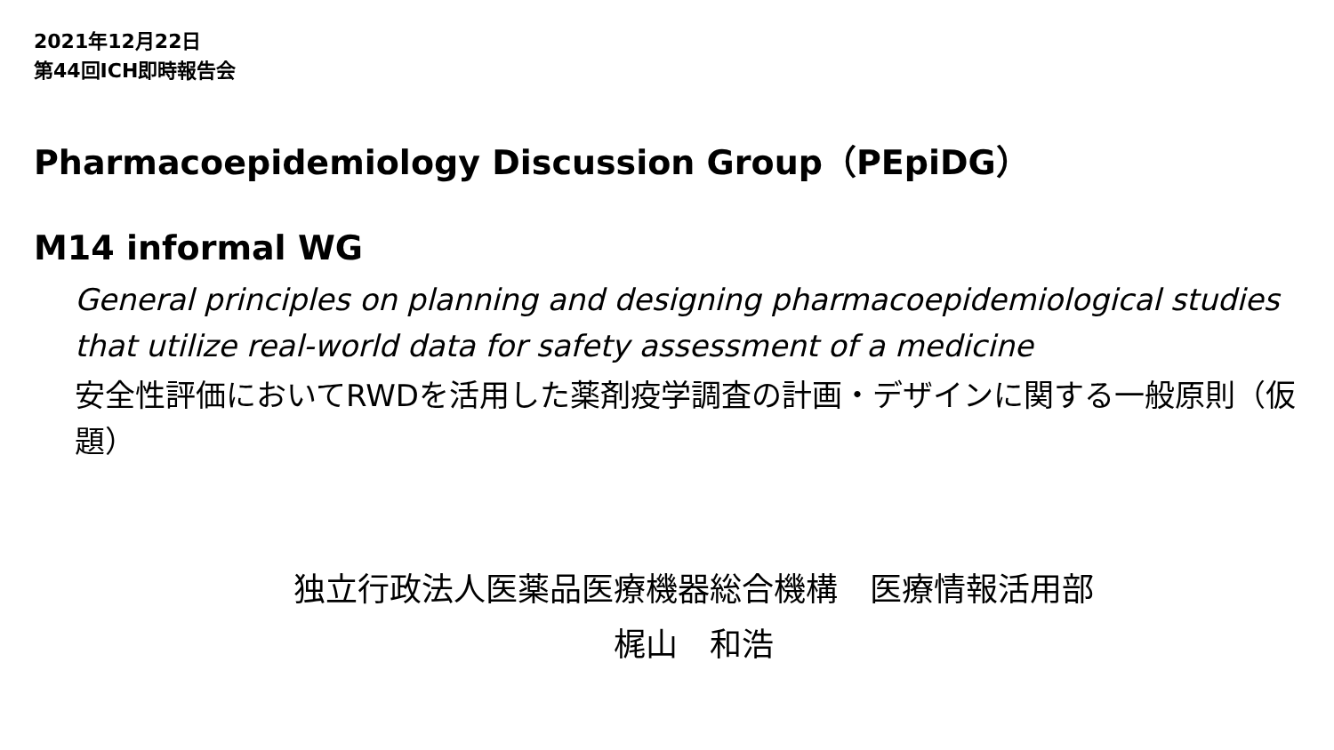2021年12月22日
第44回ICH即時報告会
Pharmacoepidemiology Discussion Group（PEpiDG）
M14 informal WG
General principles on planning and designing pharmacoepidemiological studies that utilize real-world data for safety assessment of a medicine
安全性評価においてRWDを活用した薬剤疫学調査の計画・デザインに関する一般原則（仮題）
独立行政法人医薬品医療機器総合機構　医療情報活用部
梶山　和浩